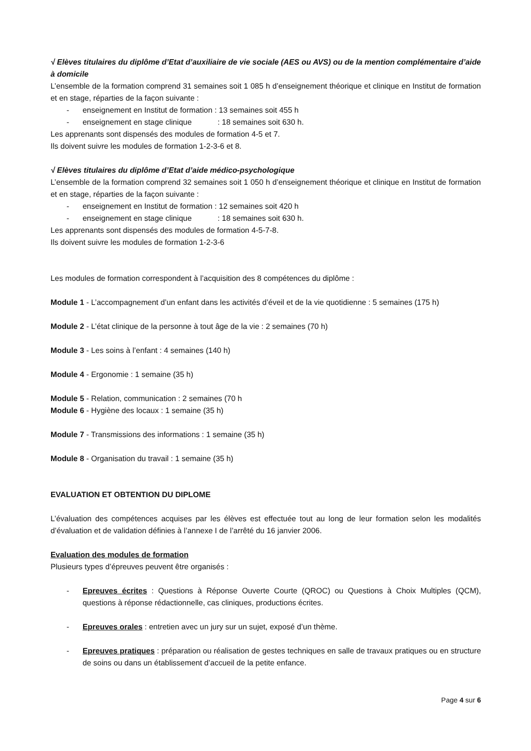√ Elèves titulaires du diplôme d’Etat d’auxiliaire de vie sociale (AES ou AVS) ou de la mention complémentaire d’aide à domicile
L’ensemble de la formation comprend 31 semaines soit 1 085 h d’enseignement théorique et clinique en Institut de formation et en stage, réparties de la façon suivante :
- enseignement en Institut de formation : 13 semaines soit 455 h
- enseignement en stage clinique : 18 semaines soit 630 h.
Les apprenants sont dispensés des modules de formation 4-5 et 7.
Ils doivent suivre les modules de formation 1-2-3-6 et 8.
√ Elèves titulaires du diplôme d’Etat d’aide médico-psychologique
L’ensemble de la formation comprend 32 semaines soit 1 050 h d’enseignement théorique et clinique en Institut de formation et en stage, réparties de la façon suivante :
- enseignement en Institut de formation : 12 semaines soit 420 h
- enseignement en stage clinique : 18 semaines soit 630 h.
Les apprenants sont dispensés des modules de formation 4-5-7-8.
Ils doivent suivre les modules de formation 1-2-3-6
Les modules de formation correspondent à l’acquisition des 8 compétences du diplôme :
Module 1 - L’accompagnement d’un enfant dans les activités d’éveil et de la vie quotidienne : 5 semaines (175 h)
Module 2 - L’état clinique de la personne à tout âge de la vie : 2 semaines (70 h)
Module 3 - Les soins à l’enfant : 4 semaines (140 h)
Module 4 - Ergonomie : 1 semaine (35 h)
Module 5 - Relation, communication : 2 semaines (70 h
Module 6 - Hygiène des locaux : 1 semaine (35 h)
Module 7 - Transmissions des informations : 1 semaine (35 h)
Module 8 - Organisation du travail : 1 semaine (35 h)
EVALUATION ET OBTENTION DU DIPLOME
L’évaluation des compétences acquises par les élèves est effectuée tout au long de leur formation selon les modalités d’évaluation et de validation définies à l’annexe I de l’arrêté du 16 janvier 2006.
Evaluation des modules de formation
Plusieurs types d’épreuves peuvent être organisés :
- Epreuves écrites : Questions à Réponse Ouverte Courte (QROC) ou Questions à Choix Multiples (QCM), questions à réponse rédactionnelle, cas cliniques, productions écrites.
- Epreuves orales : entretien avec un jury sur un sujet, exposé d’un thème.
- Epreuves pratiques : préparation ou réalisation de gestes techniques en salle de travaux pratiques ou en structure de soins ou dans un établissement d’accueil de la petite enfance.
Page 4 sur 6